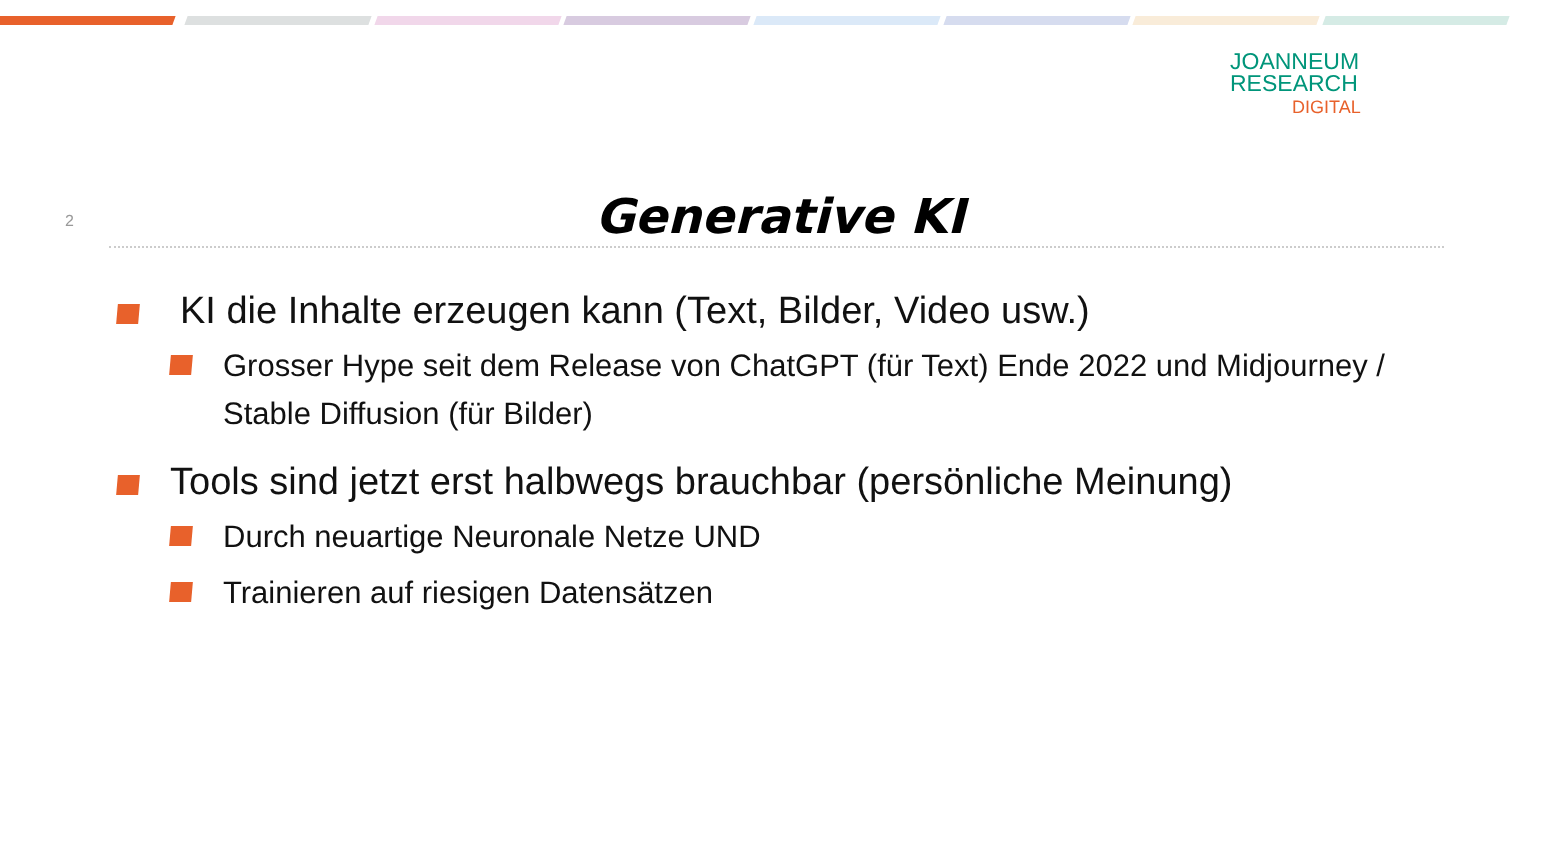JOANNEUM
RESEARCH
DIGITAL
2
Generative KI
KI die Inhalte erzeugen kann (Text, Bilder, Video usw.)
Grosser Hype seit dem Release von ChatGPT (für Text) Ende 2022 und Midjourney / Stable Diffusion (für Bilder)
Tools sind jetzt erst halbwegs brauchbar (persönliche Meinung)
Durch neuartige Neuronale Netze UND
Trainieren auf riesigen Datensätzen